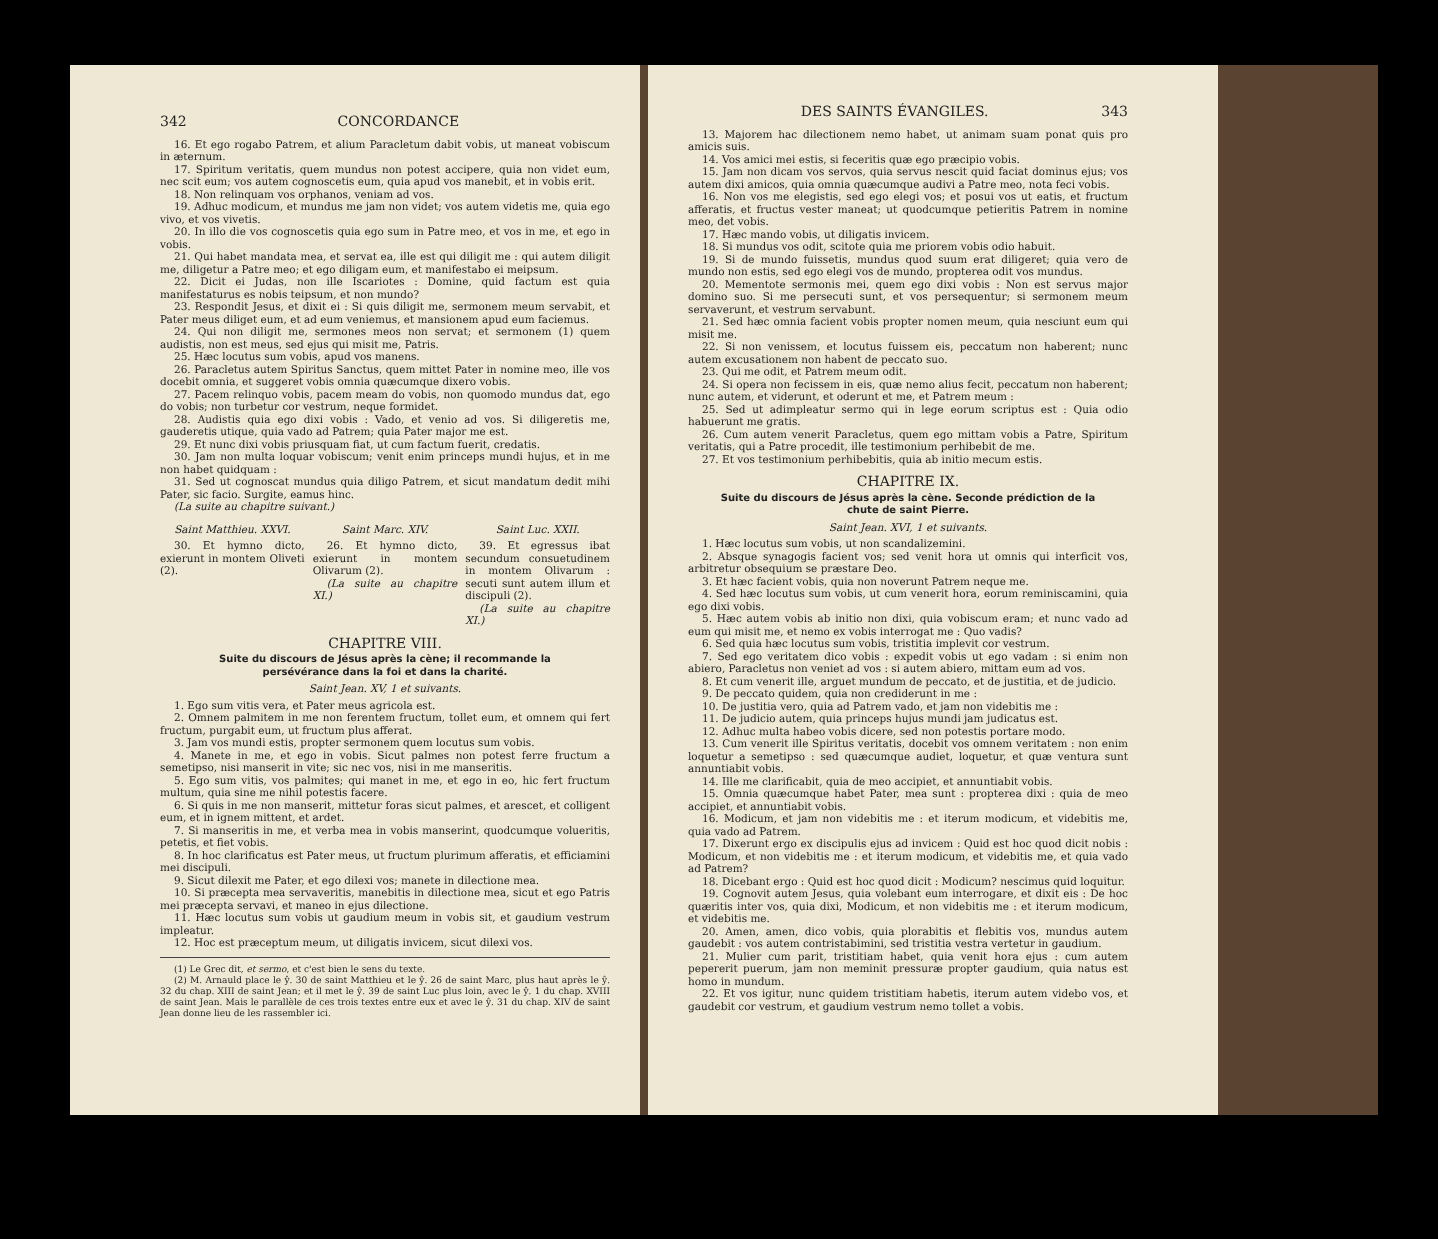342 CONCORDANCE
16. Et ego rogabo Patrem, et alium Paracletum dabit vobis, ut maneat vobiscum in æternum.
17. Spiritum veritatis, quem mundus non potest accipere, quia non videt eum, nec scit eum; vos autem cognoscetis eum, quia apud vos manebit, et in vobis erit.
18. Non relinquam vos orphanos, veniam ad vos.
19. Adhuc modicum, et mundus me jam non videt; vos autem videtis me, quia ego vivo, et vos vivetis.
20. In illo die vos cognoscetis quia ego sum in Patre meo, et vos in me, et ego in vobis.
21. Qui habet mandata mea, et servat ea, ille est qui diligit me : qui autem diligit me, diligetur a Patre meo; et ego diligam eum, et manifestabo ei meipsum.
22. Dicit ei Judas, non ille Iscariotes : Domine, quid factum est quia manifestaturus es nobis teipsum, et non mundo?
23. Respondit Jesus, et dixit ei : Si quis diligit me, sermonem meum servabit, et Pater meus diliget eum, et ad eum veniemus, et mansionem apud eum faciemus.
24. Qui non diligit me, sermones meos non servat; et sermonem (1) quem audistis, non est meus, sed ejus qui misit me, Patris.
25. Hæc locutus sum vobis, apud vos manens.
26. Paracletus autem Spiritus Sanctus, quem mittet Pater in nomine meo, ille vos docebit omnia, et suggeret vobis omnia quæcumque dixero vobis.
27. Pacem relinquo vobis, pacem meam do vobis, non quomodo mundus dat, ego do vobis; non turbetur cor vestrum, neque formidet.
28. Audistis quia ego dixi vobis : Vado, et venio ad vos. Si diligeretis me, gauderetis utique, quia vado ad Patrem; quia Pater major me est.
29. Et nunc dixi vobis priusquam fiat, ut cum factum fuerit, credatis.
30. Jam non multa loquar vobiscum; venit enim princeps mundi hujus, et in me non habet quidquam :
31. Sed ut cognoscat mundus quia diligo Patrem, et sicut mandatum dedit mihi Pater, sic facio. Surgite, eamus hinc.
(La suite au chapitre suivant.)
Saint Matthieu. XXVI.
30. Et hymno dicto, exierunt in montem Oliveti (2).
Saint Marc. XIV.
26. Et hymno dicto, exierunt in montem Olivarum (2).
(La suite au chapitre XI.)
Saint Luc. XXII.
39. Et egressus ibat secundum consuetudinem in montem Olivarum : secuti sunt autem illum et discipuli (2).
(La suite au chapitre XI.)
CHAPITRE VIII.
Suite du discours de Jésus après la cène; il recommande la persévérance dans la foi et dans la charité.
Saint Jean. XV, 1 et suivants.
1. Ego sum vitis vera, et Pater meus agricola est.
2. Omnem palmitem in me non ferentem fructum, tollet eum, et omnem qui fert fructum, purgabit eum, ut fructum plus afferat.
3. Jam vos mundi estis, propter sermonem quem locutus sum vobis.
4. Manete in me, et ego in vobis. Sicut palmes non potest ferre fructum a semetipso, nisi manserit in vite; sic nec vos, nisi in me manseritis.
5. Ego sum vitis, vos palmites; qui manet in me, et ego in eo, hic fert fructum multum, quia sine me nihil potestis facere.
6. Si quis in me non manserit, mittetur foras sicut palmes, et arescet, et colligent eum, et in ignem mittent, et ardet.
7. Si manseritis in me, et verba mea in vobis manserint, quodcumque volueritis, petetis, et fiet vobis.
8. In hoc clarificatus est Pater meus, ut fructum plurimum afferatis, et efficiamini mei discipuli.
9. Sicut dilexit me Pater, et ego dilexi vos; manete in dilectione mea.
10. Si præcepta mea servaveritis, manebitis in dilectione mea, sicut et ego Patris mei præcepta servavi, et maneo in ejus dilectione.
11. Hæc locutus sum vobis ut gaudium meum in vobis sit, et gaudium vestrum impleatur.
12. Hoc est præceptum meum, ut diligatis invicem, sicut dilexi vos.
(1) Le Grec dit, et sermo, et c'est bien le sens du texte.
(2) M. Arnauld place le ŷ. 30 de saint Matthieu et le ŷ. 26 de saint Marc, plus haut après le ŷ. 32 du chap. XIII de saint Jean; et il met le ŷ. 39 de saint Luc plus loin, avec le ŷ. 1 du chap. XVIII de saint Jean. Mais le parallèle de ces trois textes entre eux et avec le ŷ. 31 du chap. XIV de saint Jean donne lieu de les rassembler ici.
DES SAINTS ÉVANGILES. 343
13. Majorem hac dilectionem nemo habet, ut animam suam ponat quis pro amicis suis.
14. Vos amici mei estis, si feceritis quæ ego præcipio vobis.
15. Jam non dicam vos servos, quia servus nescit quid faciat dominus ejus; vos autem dixi amicos, quia omnia quæcumque audivi a Patre meo, nota feci vobis.
16. Non vos me elegistis, sed ego elegi vos; et posui vos ut eatis, et fructum afferatis, et fructus vester maneat; ut quodcumque petieritis Patrem in nomine meo, det vobis.
17. Hæc mando vobis, ut diligatis invicem.
18. Si mundus vos odit, scitote quia me priorem vobis odio habuit.
19. Si de mundo fuissetis, mundus quod suum erat diligeret; quia vero de mundo non estis, sed ego elegi vos de mundo, propterea odit vos mundus.
20. Mementote sermonis mei, quem ego dixi vobis : Non est servus major domino suo. Si me persecuti sunt, et vos persequentur; si sermonem meum servaverunt, et vestrum servabunt.
21. Sed hæc omnia facient vobis propter nomen meum, quia nesciunt eum qui misit me.
22. Si non venissem, et locutus fuissem eis, peccatum non haberent; nunc autem excusationem non habent de peccato suo.
23. Qui me odit, et Patrem meum odit.
24. Si opera non fecissem in eis, quæ nemo alius fecit, peccatum non haberent; nunc autem, et viderunt, et oderunt et me, et Patrem meum :
25. Sed ut adimpleatur sermo qui in lege eorum scriptus est : Quia odio habuerunt me gratis.
26. Cum autem venerit Paracletus, quem ego mittam vobis a Patre, Spiritum veritatis, qui a Patre procedit, ille testimonium perhibebit de me.
27. Et vos testimonium perhibebitis, quia ab initio mecum estis.
CHAPITRE IX.
Suite du discours de Jésus après la cène. Seconde prédiction de la chute de saint Pierre.
Saint Jean. XVI, 1 et suivants.
1. Hæc locutus sum vobis, ut non scandalizemini.
2. Absque synagogis facient vos; sed venit hora ut omnis qui interficit vos, arbitretur obsequium se præstare Deo.
3. Et hæc facient vobis, quia non noverunt Patrem neque me.
4. Sed hæc locutus sum vobis, ut cum venerit hora, eorum reminiscamini, quia ego dixi vobis.
5. Hæc autem vobis ab initio non dixi, quia vobiscum eram; et nunc vado ad eum qui misit me, et nemo ex vobis interrogat me : Quo vadis?
6. Sed quia hæc locutus sum vobis, tristitia implevit cor vestrum.
7. Sed ego veritatem dico vobis : expedit vobis ut ego vadam : si enim non abiero, Paracletus non veniet ad vos : si autem abiero, mittam eum ad vos.
8. Et cum venerit ille, arguet mundum de peccato, et de justitia, et de judicio.
9. De peccato quidem, quia non crediderunt in me :
10. De justitia vero, quia ad Patrem vado, et jam non videbitis me :
11. De judicio autem, quia princeps hujus mundi jam judicatus est.
12. Adhuc multa habeo vobis dicere, sed non potestis portare modo.
13. Cum venerit ille Spiritus veritatis, docebit vos omnem veritatem : non enim loquetur a semetipso : sed quæcumque audiet, loquetur, et quæ ventura sunt annuntiabit vobis.
14. Ille me clarificabit, quia de meo accipiet, et annuntiabit vobis.
15. Omnia quæcumque habet Pater, mea sunt : propterea dixi : quia de meo accipiet, et annuntiabit vobis.
16. Modicum, et jam non videbitis me : et iterum modicum, et videbitis me, quia vado ad Patrem.
17. Dixerunt ergo ex discipulis ejus ad invicem : Quid est hoc quod dicit nobis : Modicum, et non videbitis me : et iterum modicum, et videbitis me, et quia vado ad Patrem?
18. Dicebant ergo : Quid est hoc quod dicit : Modicum? nescimus quid loquitur.
19. Cognovit autem Jesus, quia volebant eum interrogare, et dixit eis : De hoc quæritis inter vos, quia dixi, Modicum, et non videbitis me : et iterum modicum, et videbitis me.
20. Amen, amen, dico vobis, quia plorabitis et flebitis vos, mundus autem gaudebit : vos autem contristabimini, sed tristitia vestra vertetur in gaudium.
21. Mulier cum parit, tristitiam habet, quia venit hora ejus : cum autem pepererit puerum, jam non meminit pressuræ propter gaudium, quia natus est homo in mundum.
22. Et vos igitur, nunc quidem tristitiam habetis, iterum autem videbo vos, et gaudebit cor vestrum, et gaudium vestrum nemo tollet a vobis.